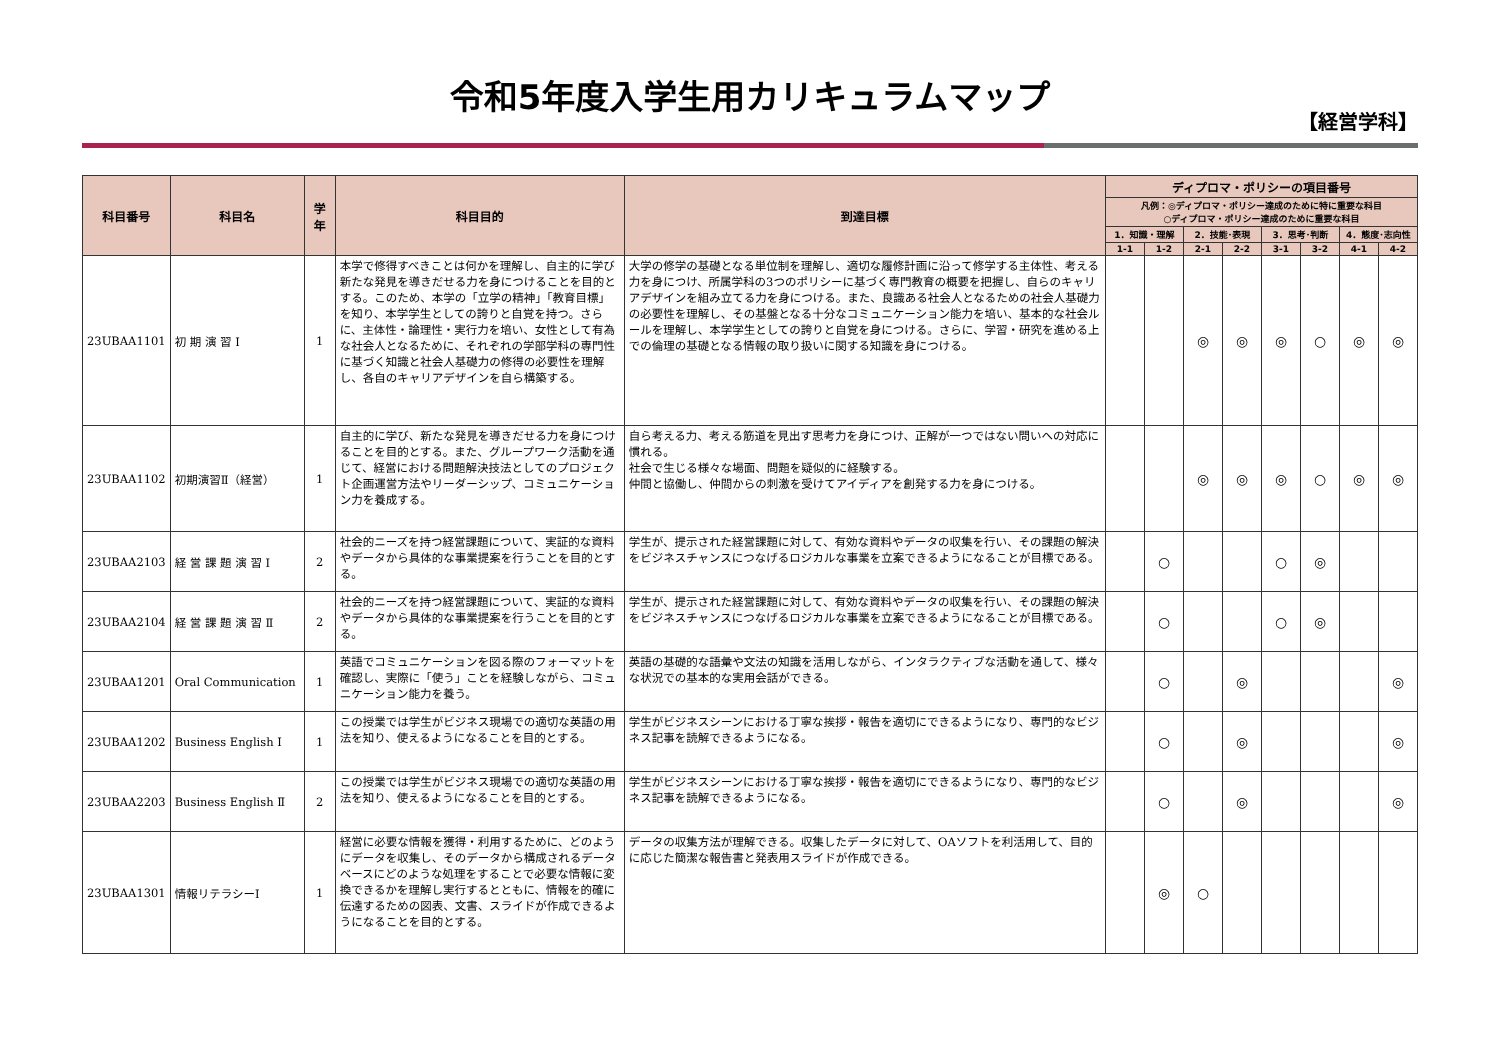令和5年度入学生用カリキュラムマップ
【経営学科】
| 科目番号 | 科目名 | 学年 | 科目目的 | 到達目標 | ディプロマ・ポリシーの項目番号 | | | | | | | |
| --- | --- | --- | --- | --- | --- | --- | --- | --- | --- | --- | --- | --- |
| | | | | | 凡例：◎ディプロマ・ポリシー達成のために特に重要な科目 ○ディプロマ・ポリシー達成のために重要な科目 | | | | | | | |
| | | | | | 1．知識・理解 | | 2．技能･表現 | | 3．思考･判断 | | 4．態度･志向性 | |
| | | | | | 1-1 | 1-2 | 2-1 | 2-2 | 3-1 | 3-2 | 4-1 | 4-2 |
| 23UBAA1101 | 初 期 演 習 Ⅰ | 1 | 本学で修得すべきことは何かを理解し、自主的に学び新たな発見を導きだせる力を身につけることを目的とする。このため、本学の「立学の精神」「教育目標」を知り、本学学生としての誇りと自覚を持つ。さらに、主体性・論理性・実行力を培い、女性として有為な社会人となるために、それぞれの学部学科の専門性に基づく知識と社会人基礎力の修得の必要性を理解し、各自のキャリアデザインを自ら構築する。 | 大学の修学の基礎となる単位制を理解し、適切な履修計画に沿って修学する主体性、考える力を身につけ、所属学科の3つのポリシーに基づく専門教育の概要を把握し、自らのキャリアデザインを組み立てる力を身につける。また、良識ある社会人となるための社会人基礎力の必要性を理解し、その基盤となる十分なコミュニケーション能力を培い、基本的な社会ルールを理解し、本学学生としての誇りと自覚を身につける。さらに、学習・研究を進める上での倫理の基礎となる情報の取り扱いに関する知識を身につける。 | | | ◎ | ◎ | ◎ | ○ | ◎ | ◎ |
| 23UBAA1102 | 初期演習Ⅱ（経営） | 1 | 自主的に学び、新たな発見を導きだせる力を身につけることを目的とする。また、グループワーク活動を通じて、経営における問題解決技法としてのプロジェクト企画運営方法やリーダーシップ、コミュニケーション力を養成する。 | 自ら考える力、考える筋道を見出す思考力を身につけ、正解が一つではない問いへの対応に慣れる。 社会で生じる様々な場面、問題を疑似的に経験する。 仲間と協働し、仲間からの刺激を受けてアイディアを創発する力を身につける。 | | | ◎ | ◎ | ◎ | ○ | ◎ | ◎ |
| 23UBAA2103 | 経 営 課 題 演 習 Ⅰ | 2 | 社会的ニーズを持つ経営課題について、実証的な資料やデータから具体的な事業提案を行うことを目的とする。 | 学生が、提示された経営課題に対して、有効な資料やデータの収集を行い、その課題の解決をビジネスチャンスにつなげるロジカルな事業を立案できるようになることが目標である。 | | ○ | | | ○ | ◎ | | |
| 23UBAA2104 | 経 営 課 題 演 習 Ⅱ | 2 | 社会的ニーズを持つ経営課題について、実証的な資料やデータから具体的な事業提案を行うことを目的とする。 | 学生が、提示された経営課題に対して、有効な資料やデータの収集を行い、その課題の解決をビジネスチャンスにつなげるロジカルな事業を立案できるようになることが目標である。 | | ○ | | | ○ | ◎ | | |
| 23UBAA1201 | Oral Communication | 1 | 英語でコミュニケーションを図る際のフォーマットを確認し、実際に「使う」ことを経験しながら、コミュニケーション能力を養う。 | 英語の基礎的な語彙や文法の知識を活用しながら、インタラクティブな活動を通して、様々な状況での基本的な実用会話ができる。 | | ○ | | ◎ | | | | ◎ |
| 23UBAA1202 | Business English Ⅰ | 1 | この授業では学生がビジネス現場での適切な英語の用法を知り、使えるようになることを目的とする。 | 学生がビジネスシーンにおける丁寧な挨拶・報告を適切にできるようになり、専門的なビジネス記事を読解できるようになる。 | | ○ | | ◎ | | | | ◎ |
| 23UBAA2203 | Business English Ⅱ | 2 | この授業では学生がビジネス現場での適切な英語の用法を知り、使えるようになることを目的とする。 | 学生がビジネスシーンにおける丁寧な挨拶・報告を適切にできるようになり、専門的なビジネス記事を読解できるようになる。 | | ○ | | ◎ | | | | ◎ |
| 23UBAA1301 | 情報リテラシーⅠ | 1 | 経営に必要な情報を獲得・利用するために、どのようにデータを収集し、そのデータから構成されるデータベースにどのような処理をすることで必要な情報に変換できるかを理解し実行するとともに、情報を的確に伝達するための図表、文書、スライドが作成できるようになることを目的とする。 | データの収集方法が理解できる。収集したデータに対して、OAソフトを利活用して、目的に応じた簡潔な報告書と発表用スライドが作成できる。 | | ◎ | ○ | | | | | |